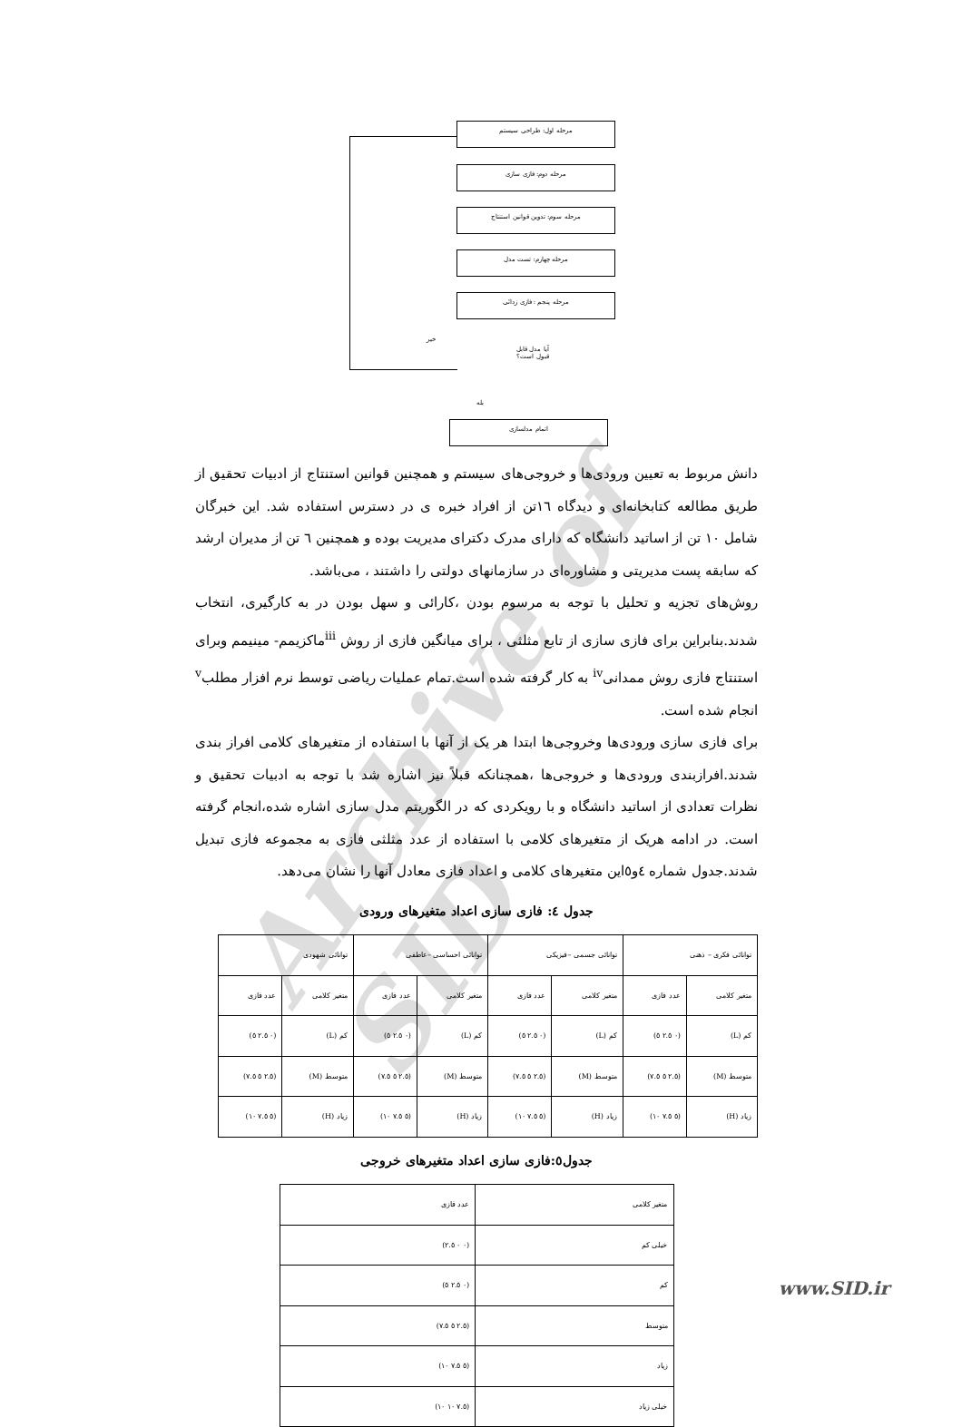مرحله اول: طراحی سیستم
مرحله دوم: فازی سازی
مرحله سوم: تدوین قوانین استنتاج
مرحله چهارم: تست مدل
مرحله پنجم : فازی زدائی
آیا مدل قابل
قبول است؟
خیر
بله
اتمام مدلسازی
Archive of SID
دانش مربوط به تعیین ورودی‌ها و خروجی‌های سیستم و همچنین قوانین استنتاج از ادبیات تحقیق از طریق مطالعه کتابخانه‌ای و دیدگاه ١٦تن از افراد خبره ی در دسترس استفاده شد. این خبرگان شامل ١٠ تن از اساتید دانشگاه که دارای مدرک دکترای مدیریت بوده و همچنین ٦ تن از مدیران ارشد که سابقه پست مدیریتی و مشاوره‌ای در سازمانهای دولتی را داشتند ، می‌باشد.
روش‌های تجزیه و تحلیل با توجه به مرسوم بودن ،کارائی و سهل بودن در به کارگیری، انتخاب شدند.بنابراین برای فازی سازی از تابع مثلثی ، برای میانگین فازی از روش <sup>iii</sup>ماکزیمم- مینیمم وبرای استنتاج فازی روش ممدانی<sup>iv</sup> به کار گرفته شده است.تمام عملیات ریاضی توسط نرم افزار مطلب<sup>v</sup> انجام شده است.
برای فازی سازی ورودی‌ها وخروجی‌ها ابتدا هر یک از آنها با استفاده از متغیرهای کلامی افراز بندی شدند.افرازبندی ورودی‌ها و خروجی‌ها ،همچنانکه قبلاً نیز اشاره شد با توجه به ادبیات تحقیق و نظرات تعدادی از اساتید دانشگاه و با رویکردی که در الگوریتم مدل سازی اشاره شده،انجام گرفته است. در ادامه هریک از متغیرهای کلامی با استفاده از عدد مثلثی فازی به مجموعه فازی تبدیل شدند.جدول شماره ٤و٥این متغیرهای کلامی و اعداد فازی معادل آنها را نشان می‌دهد.
جدول ٤: فازی سازی اعداد متغیرهای ورودی
| توانائی فکری – ذهنی | | توانائی جسمی –فیزیکی | | توانائی احساسی –عاطفی | | توانائی شهودی | |
| متغیر کلامی | عدد فازی | متغیر کلامی | عدد فازی | متغیر کلامی | عدد فازی | متغیر کلامی | عدد فازی |
| کم (L) | (٠ ٢.٥ ٥) | کم (L) | (٠ ٢.٥ ٥) | کم (L) | (٠ ٢.٥ ٥) | کم (L) | (٠ ٢.٥ ٥) |
| متوسط (M) | (٢.٥ ٥ ٧.٥) | متوسط (M) | (٢.٥ ٥ ٧.٥) | متوسط (M) | (٢.٥ ٥ ٧.٥) | متوسط (M) | (٢.٥ ٥ ٧.٥) |
| زیاد (H) | (٥ ٧.٥ ١٠) | زیاد (H) | (٥ ٧.٥ ١٠) | زیاد (H) | (٥ ٧.٥ ١٠) | زیاد (H) | (٥ ٧.٥ ١٠) |
جدول٥:فازی سازی اعداد متغیرهای خروجی
| متغیر کلامی | عدد فازی |
| --- | --- |
| خیلی کم | (٠ ٠ ٢.٥) |
| کم | (٠ ٢.٥ ٥) |
| متوسط | (٢.٥ ٥ ٧.٥) |
| زیاد | (٥ ٧.٥ ١٠) |
| خیلی زیاد | (٧.٥ ١٠ ١٠) |
www.SID.ir